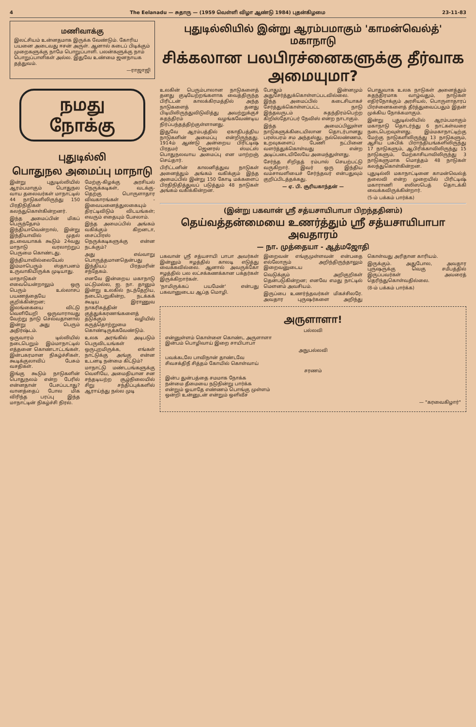4 The Eelanadu — சுதாரு — (1959 வெள்ளி விழா ஆண்டு 1984) புதன்கிழமை 23-11-83
மணிவாக்கு
இலட்சியம் உன்னதமாக இருக்க வேண்டும். கோரிய பயனை அடைவது ஈசன் அருள். ஆனால் கடைப் பிடிக்கும் முறைகளுக்கு நாமே பொறுப்பாளி. பலன்களுக்கு நாம் பொறுப்பாளிகள் அல்ல. இதுவே உண்மை ஜனநாயக தத்துவம்.
—ராஜாஜி
நமது நோக்கு
புதுடில்லி
பொதுநல அமைப்பு மாநாடு
இன்று புதுடில்லியில் ஆரம்பமாகும் பொதுநல வாய தலைவர்கள் மாநாட்டில் 44 நாடுகளிலிருந்து 150 பிரதிநிதிகள் கலந்துகொள்கின்றனர்.
இந்த அமைப்பின் மிகப் பெருந்தேசம் இந்தியாவென்றால், இன்று இந்தியாவில் முதல் தடவையாகக் கூடும் 24வது மாநாடு வரலாற்றுப் பெருமை கொண்டது.
இந்தியாவில்லையேல் இம்மாபெரும் ஸ்தாபனம் உருவாகியிருக்க முடியாது.
மாநாடுகள் எவையென்றாலும் ஒரு பெரும் உல்லாசப் பயணத்தையே குறிக்கின்றன; இலங்கையை விட்டு வெளியேறி ஒருவாராவது வேற்று நாடு செல்வதானால் இன்று அது பெரும் அதிர்ஷ்டம்.
ஒருவாரம் டில்லியில் நடைபெறும் இம்மாநாட்டில் எத்தனை கொண்டாட்டங்கள், இன்பகரமான நிகழ்ச்சிகள், கூடிக்குலாவிப் பேசும் வசதிகள்.
இங்கு கூடும் நாடுகளின் பொதுநலம் என்ற பேரில் என்னதான் பேசப்படாது? வானத்தைப் போல மிக விரிந்த பரப்பு இந்த மாநாட்டின் நிகழ்ச்சி நிரல்.
மேற்கு-கிழக்கு அரசியல் நெருக்கடிகள், வடக்கு-தெற்கு பொருளாதார விவகாரங்கள் - இவையனைத்துலகையும் திரட்டிவிடும் விடயங்கள்; எவரும் எதையும் பேசலாம்.
இந்த அமைப்பில் அங்கம் வகிக்கும் கிறனடா, சைப்பிரஸ் நெருக்கடிகளுக்கு என்ன நடக்கும்?
அது எவ்வாறு பொருத்தமானதென்பது இந்தியப் பிரதமரின் சந்தேகம்.
எனவே இன்றைய மகாநாடு மட்டுமல்ல, ஐ. நா. தானும் இன்று உலகில் நடந்தேறிய, நடைபெறுகின்ற, நடக்கக் கூடிய இராணுவ நாகரிகத்தின் குத்துக்கரணங்களைத் தடுக்கும் வழியில் கருத்தொற்றுமை கொண்டிருக்கவேண்டும்.
உலக அரங்கில் அடிபடும் பெருவிடயங்கள் ஒருபுறமிருக்க, எங்கள் நாட்டுக்கு அங்கு என்ன உடனடி நன்மை கிட்டும்?
மாநாட்டு மண்டபங்களுக்கு வெளியே, அமைதியான சன சந்தடியற்ற சூழ்நிலையில் சிறு சந்திப்புக்களில் ஆராய்ந்து நல்ல முடி
புதுடில்லியில் இன்று ஆரம்பமாகும் 'காமன்வெல்த்' மகாநாடு
சிக்கலான பலபிரச்னைகளுக்கு தீர்வாக அமையுமா?
உலகின் பெரும்பாலான நாடுகளைத் தனது குடியேற்றங்களாக வைத்திருந்த பிரிட்டன் காலக்கிரமத்தில் அந்த நாடுகளைத் தனது பிடியிலிருந்துவிடுவித்து அவற்றுக்குச் சுதந்திரம் வழங்கவேண்டிய நிர்ப்பந்தத்திற்குள்ளானது.
இதுவே ஆரம்பத்தில் ஏகாதிபத்திய நாடுகளின் அமைப்பு என்றிருந்தது. 1914ம் ஆண்டு அன்றைய பிரிட்டிஷ் பிரதமர் ஜெனரல் ஸ்மட்ஸ் பொதுநலவாய அமைப்பு என மாற்றஞ் செய்தார்.
பிரிட்டனின் காலனித்துவ நாடுகள் அனைத்தும் அங்கம் வகிக்கும் இந்த அமைப்பில் இன்று 150 கோடி மக்களைப் பிரதிநிதித்துவப் படுத்தும் 48 நாடுகள் அங்கம் வகிக்கின்றன.
போதும் இன்னமும் அதுசேர்த்துக்கொள்ளப்படவில்லை. இந்த அமைப்பில் கடைசியாகச் சேர்த்துக்கொள்ளப்பட்ட நாடு இந்தவருடம் சுதந்திரம்பெற்ற கிறிஸ்தோப்பர் நேவிஸ் என்ற நாடாகும்.
இந்த அமைப்பிலுள்ள நாடுகளுக்கிடையிலான தொடர்பானது பரஸ்பரம் சம அந்தஸ்து, நல்லெண்ணம், உறவுகளைப் பேணி நட்பினை வளர்த்துக்கொள்வது என்ற அடிப்படையிலேயே அமைந்துள்ளது.
சேர்ந்த சிறிதத் ரம்பால் செயற்பட்டு வருகிறார். இவர் ஒரு இந்திய வம்சாவளியைச் சேர்ந்தவர் என்பதுவும் குறிப்பிடத்தக்கது.
— ஏ. பி. சூரியகாந்தன் —
பொதுவாக உலக நாடுகள் அனைத்தும் சுதந்திரமாக வாழ்வதும், நாடுகள் எதிர்நோக்கும் அரசியல், பொருளாதாரப் பிரச்னைகளைத் தீர்த்துவைப்பதும் இதன் முக்கிய நோக்கமாகும்.
இன்று புதுடில்லியில் ஆரம்பமாகும் மகாநாடு தொடர்ந்து 6 நாட்கள்வரை நடைபெறவுள்ளது. இம்மகாநாட்டிற்கு மேற்கு நாடுகளிலிருந்து 13 நாடுகளும், ஆசிய பசுபிக் பிராந்தியங்களிலிருந்து 17 நாடுகளும், ஆபிரிக்காவிலிருந்து 15 நாடுகளும், மேற்காசியாவிலிருந்து 3 நாடுகளுமாக மொத்தம் 48 நாடுகள் கலந்துகொள்கின்றன.
புதுடில்லி மகாநாட்டினை காமன்வெல்த் தலைவி என்ற முறையில் பிரிட்டிஷ் மகாராணி எலிஸபெத் தொடக்கி வைக்கவிருக்கின்றார்.
(5-ம் பக்கம் பார்க்க)
(இன்று பகவான் ஸ்ரீ சத்யசாயிபாபா பிறந்ததினம்)
தெய்வத்தன்மையை உணர்த்தும் ஸ்ரீ சத்யசாயிபாபா அவதாரம்
— நா. முத்தையா - ஆத்மஜோதி
பகவான் ஸ்ரீ சத்யசாயி பாபா அவர்கள் இன்னும் ஈழத்தில் காலடி எடுத்து வைக்கவில்லை. ஆனால் அவருக்கோ ஈழத்தில் பல லட்சக்கணக்கான பக்தர்கள் இருக்கிறார்கள்.
'நாமிருக்கப் பயமேன்' என்பது பகவானுடைய ஆப்த மொழி.
இறைவன் எங்குமுள்ளவன் என்பதை எல்லோரும் அறிந்திருந்தாலும் இறைவனுடைய
வெடுக்கும் அறிகுறிகள் தென்படுகின்றன; எனவே எமது நாட்டில் மௌனம் அவசியம்.
இருப்பை உணர்ந்தவர்கள் மிகச்சிலரே. அவதார புருஷர்களை அறிந்து கொள்வது அரிதான காரியம்.
இருக்கும். அதுபோல, அவதார புருஷருக்கு வெகு சமீபத்தில் இருப்பவர்கள் அவரைத் தெரிந்துகொள்வதில்லை.
(8-ம் பக்கம் பார்க்க)
அருளாளா!
பல்லவி
என்னுள்ளம் கொள்ளை கொண்ட அருளாளா
இன்பம் பொழிவாய் இறை சாயிபாபா
அநுபல்லவி
பவக்கடலே பாவிநான் தாண்டவே
சிவசக்திநீ சித்தம் கோயில் கொள்வாய்
சரணம்
இன்ப துன்பத்தை சமமாக நோக்க
நன்மை தீமையை நடுநின்று பார்க்க
என்றும் ஓயாதே எண்ணம் பொங்கு முள்ளம்
ஒன்றி உன்னுடன் என்றும் ஒளிவீச
— "கரவைகிழார்"